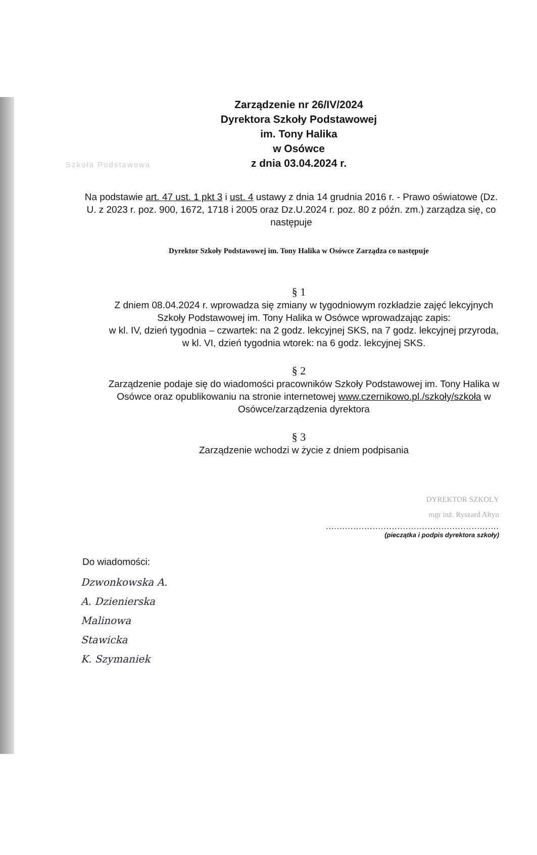Szkoła Podstawowa
Zarządzenie nr 26/IV/2024
Dyrektora Szkoły Podstawowej
im. Tony Halika
w Osówce
z dnia 03.04.2024 r.
Na podstawie art. 47 ust. 1 pkt 3 i ust. 4 ustawy z dnia 14 grudnia 2016 r. - Prawo oświatowe (Dz. U. z 2023 r. poz. 900, 1672, 1718 i 2005 oraz Dz.U.2024 r. poz. 80 z późn. zm.) zarządza się, co następuje
Dyrektor Szkoły Podstawowej im. Tony Halika w Osówce Zarządza co następuje
§ 1
Z dniem 08.04.2024 r. wprowadza się zmiany w tygodniowym rozkładzie zajęć lekcyjnych Szkoły Podstawowej im. Tony Halika w Osówce wprowadzając zapis:
w kl. IV, dzień tygodnia – czwartek: na 2 godz. lekcyjnej SKS, na 7 godz. lekcyjnej przyroda,
w kl. VI, dzień tygodnia wtorek: na 6 godz. lekcyjnej SKS.
§ 2
Zarządzenie podaje się do wiadomości pracowników Szkoły Podstawowej im. Tony Halika w Osówce oraz opublikowaniu na stronie internetowej www.czernikowo.pl./szkoły/szkoła w Osówce/zarządzenia dyrektora
§ 3
Zarządzenie wchodzi w życie z dniem podpisania
DYREKTOR SZKOŁY
mgr inż. Ryszard Ałtyn
...............................................................
(pieczątka i podpis dyrektora szkoły)
Do wiadomości:
Dzwonkowska A.
A. Dzienierska
Malinowa
Stawicka
K. Szymaniek